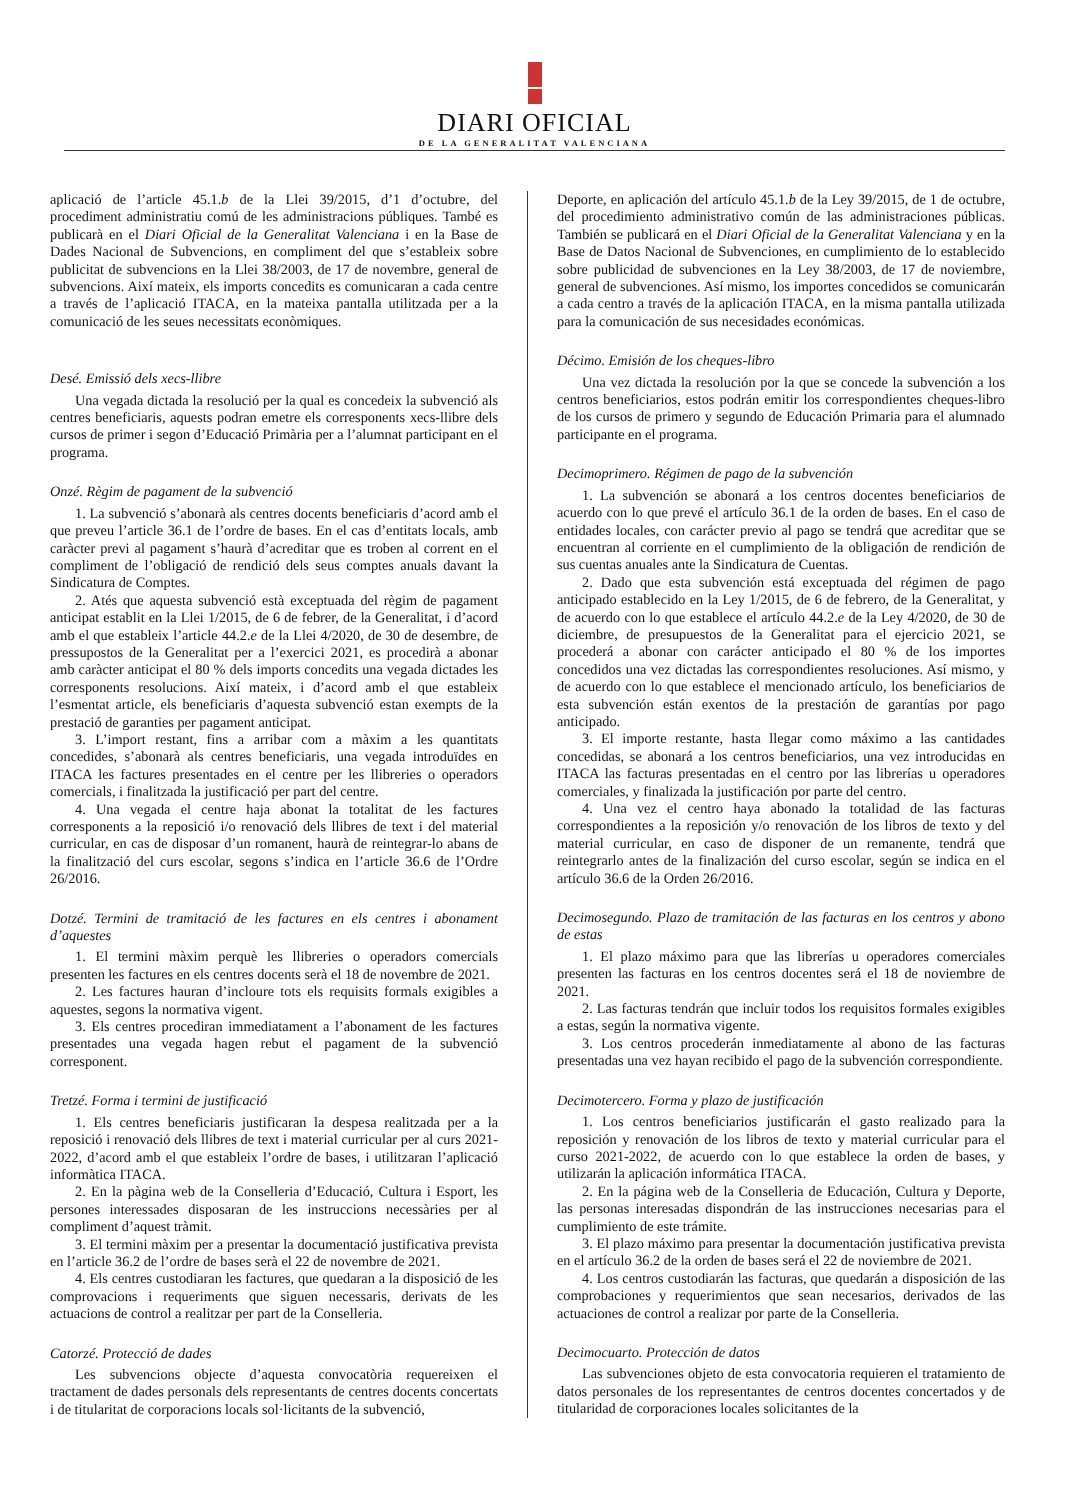DIARI OFICIAL
DE LA GENERALITAT VALENCIANA
aplicació de l’article 45.1.b de la Llei 39/2015, d’1 d’octubre, del procediment administratiu comú de les administracions públiques. També es publicarà en el Diari Oficial de la Generalitat Valenciana i en la Base de Dades Nacional de Subvencions, en compliment del que s’estableix sobre publicitat de subvencions en la Llei 38/2003, de 17 de novembre, general de subvencions. Així mateix, els imports concedits es comunicaran a cada centre a través de l’aplicació ITACA, en la mateixa pantalla utilitzada per a la comunicació de les seues necessitats econòmiques.
Desé. Emissió dels xecs-llibre
Una vegada dictada la resolució per la qual es concedeix la subvenció als centres beneficiaris, aquests podran emetre els corresponents xecs-llibre dels cursos de primer i segon d’Educació Primària per a l’alumnat participant en el programa.
Onzé. Règim de pagament de la subvenció
1. La subvenció s’abonarà als centres docents beneficiaris d’acord amb el que preveu l’article 36.1 de l’ordre de bases. En el cas d’entitats locals, amb caràcter previ al pagament s’haurà d’acreditar que es troben al corrent en el compliment de l’obligació de rendició dels seus comptes anuals davant la Sindicatura de Comptes.
2. Atés que aquesta subvenció està exceptuada del règim de pagament anticipat establit en la Llei 1/2015, de 6 de febrer, de la Generalitat, i d’acord amb el que estableix l’article 44.2.e de la Llei 4/2020, de 30 de desembre, de pressupostos de la Generalitat per a l’exercici 2021, es procedirà a abonar amb caràcter anticipat el 80 % dels imports concedits una vegada dictades les corresponents resolucions. Així mateix, i d’acord amb el que estableix l’esmentat article, els beneficiaris d’aquesta subvenció estan exempts de la prestació de garanties per pagament anticipat.
3. L’import restant, fins a arribar com a màxim a les quantitats concedides, s’abonarà als centres beneficiaris, una vegada introduïdes en ITACA les factures presentades en el centre per les llibreries o operadors comercials, i finalitzada la justificació per part del centre.
4. Una vegada el centre haja abonat la totalitat de les factures corresponents a la reposició i/o renovació dels llibres de text i del material curricular, en cas de disposar d’un romanent, haurà de reintegrar-lo abans de la finalització del curs escolar, segons s’indica en l’article 36.6 de l’Ordre 26/2016.
Dotzé. Termini de tramitació de les factures en els centres i abonament d’aquestes
1. El termini màxim perquè les llibreries o operadors comercials presenten les factures en els centres docents serà el 18 de novembre de 2021.
2. Les factures hauran d’incloure tots els requisits formals exigibles a aquestes, segons la normativa vigent.
3. Els centres procediran immediatament a l’abonament de les factures presentades una vegada hagen rebut el pagament de la subvenció corresponent.
Tretzé. Forma i termini de justificació
1. Els centres beneficiaris justificaran la despesa realitzada per a la reposició i renovació dels llibres de text i material curricular per al curs 2021-2022, d’acord amb el que estableix l’ordre de bases, i utilitzaran l’aplicació informàtica ITACA.
2. En la pàgina web de la Conselleria d’Educació, Cultura i Esport, les persones interessades disposaran de les instruccions necessàries per al compliment d’aquest tràmit.
3. El termini màxim per a presentar la documentació justificativa prevista en l’article 36.2 de l’ordre de bases serà el 22 de novembre de 2021.
4. Els centres custodiaran les factures, que quedaran a la disposició de les comprovacions i requeriments que siguen necessaris, derivats de les actuacions de control a realitzar per part de la Conselleria.
Catorzé. Protecció de dades
Les subvencions objecte d’aquesta convocatòria requereixen el tractament de dades personals dels representants de centres docents concertats i de titularitat de corporacions locals sol·licitants de la subvenció,
Deporte, en aplicación del artículo 45.1.b de la Ley 39/2015, de 1 de octubre, del procedimiento administrativo común de las administraciones públicas. También se publicará en el Diari Oficial de la Generalitat Valenciana y en la Base de Datos Nacional de Subvenciones, en cumplimiento de lo establecido sobre publicidad de subvenciones en la Ley 38/2003, de 17 de noviembre, general de subvenciones. Así mismo, los importes concedidos se comunicarán a cada centro a través de la aplicación ITACA, en la misma pantalla utilizada para la comunicación de sus necesidades económicas.
Décimo. Emisión de los cheques-libro
Una vez dictada la resolución por la que se concede la subvención a los centros beneficiarios, estos podrán emitir los correspondientes cheques-libro de los cursos de primero y segundo de Educación Primaria para el alumnado participante en el programa.
Decimoprimero. Régimen de pago de la subvención
1. La subvención se abonará a los centros docentes beneficiarios de acuerdo con lo que prevé el artículo 36.1 de la orden de bases. En el caso de entidades locales, con carácter previo al pago se tendrá que acreditar que se encuentran al corriente en el cumplimiento de la obligación de rendición de sus cuentas anuales ante la Sindicatura de Cuentas.
2. Dado que esta subvención está exceptuada del régimen de pago anticipado establecido en la Ley 1/2015, de 6 de febrero, de la Generalitat, y de acuerdo con lo que establece el artículo 44.2.e de la Ley 4/2020, de 30 de diciembre, de presupuestos de la Generalitat para el ejercicio 2021, se procederá a abonar con carácter anticipado el 80 % de los importes concedidos una vez dictadas las correspondientes resoluciones. Así mismo, y de acuerdo con lo que establece el mencionado artículo, los beneficiarios de esta subvención están exentos de la prestación de garantías por pago anticipado.
3. El importe restante, hasta llegar como máximo a las cantidades concedidas, se abonará a los centros beneficiarios, una vez introducidas en ITACA las facturas presentadas en el centro por las librerías u operadores comerciales, y finalizada la justificación por parte del centro.
4. Una vez el centro haya abonado la totalidad de las facturas correspondientes a la reposición y/o renovación de los libros de texto y del material curricular, en caso de disponer de un remanente, tendrá que reintegrarlo antes de la finalización del curso escolar, según se indica en el artículo 36.6 de la Orden 26/2016.
Decimosegundo. Plazo de tramitación de las facturas en los centros y abono de estas
1. El plazo máximo para que las librerías u operadores comerciales presenten las facturas en los centros docentes será el 18 de noviembre de 2021.
2. Las facturas tendrán que incluir todos los requisitos formales exigibles a estas, según la normativa vigente.
3. Los centros procederán inmediatamente al abono de las facturas presentadas una vez hayan recibido el pago de la subvención correspondiente.
Decimotercero. Forma y plazo de justificación
1. Los centros beneficiarios justificarán el gasto realizado para la reposición y renovación de los libros de texto y material curricular para el curso 2021-2022, de acuerdo con lo que establece la orden de bases, y utilizarán la aplicación informática ITACA.
2. En la página web de la Conselleria de Educación, Cultura y Deporte, las personas interesadas dispondrán de las instrucciones necesarias para el cumplimiento de este trámite.
3. El plazo máximo para presentar la documentación justificativa prevista en el artículo 36.2 de la orden de bases será el 22 de noviembre de 2021.
4. Los centros custodiarán las facturas, que quedarán a disposición de las comprobaciones y requerimientos que sean necesarios, derivados de las actuaciones de control a realizar por parte de la Conselleria.
Decimocuarto. Protección de datos
Las subvenciones objeto de esta convocatoria requieren el tratamiento de datos personales de los representantes de centros docentes concertados y de titularidad de corporaciones locales solicitantes de la